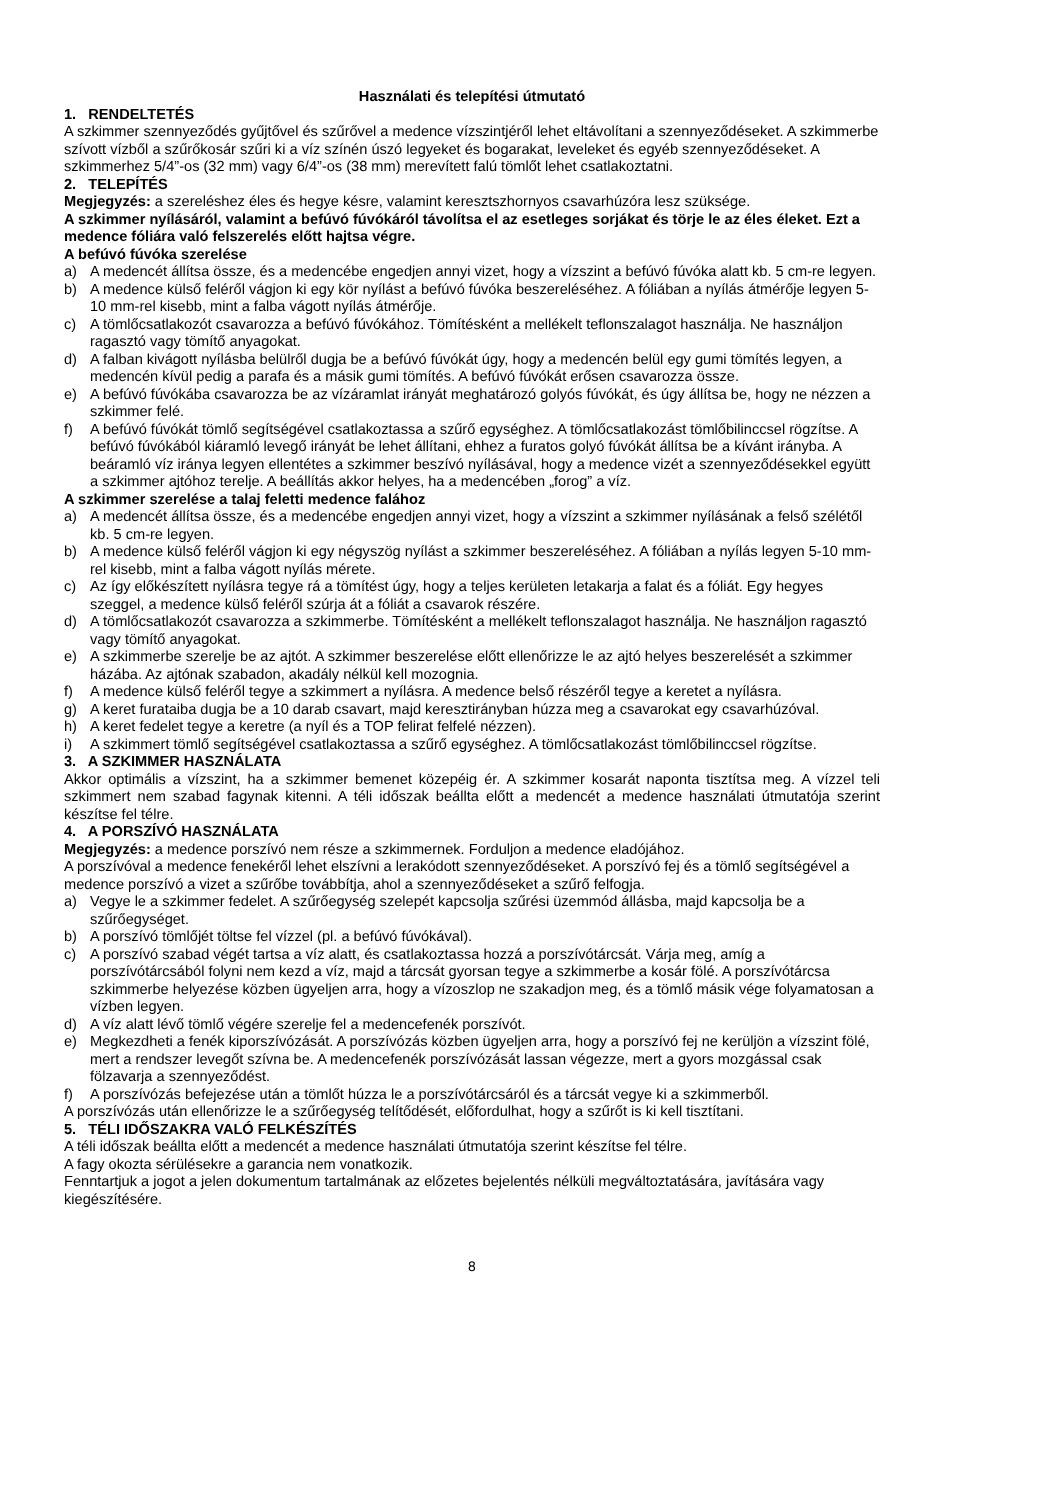Használati és telepítési útmutató
1. RENDELTETÉS
A szkimmer szennyeződés gyűjtővel és szűrővel a medence vízszintjéről lehet eltávolítani a szennyeződéseket. A szkimmerbe szívott vízből a szűrőkosár szűri ki a víz színén úszó legyeket és bogarakat, leveleket és egyéb szennyeződéseket. A szkimmerhez 5/4”-os (32 mm) vagy 6/4”-os (38 mm) merevített falú tömlőt lehet csatlakoztatni.
2. TELEPÍTÉS
Megjegyzés: a szereléshez éles és hegye késre, valamint keresztszhornyos csavarhúzóra lesz szüksége.
A szkimmer nyílásáról, valamint a befúvó fúvókáról távolítsa el az esetleges sorjákat és törje le az éles éleket. Ezt a medence fóliára való felszerelés előtt hajtsa végre.
A befúvó fúvóka szerelése
a) A medencét állítsa össze, és a medencébe engedjen annyi vizet, hogy a vízszint a befúvó fúvóka alatt kb. 5 cm-re legyen.
b) A medence külső feléről vágjon ki egy kör nyílást a befúvó fúvóka beszereléséhez. A fóliában a nyílás átmérője legyen 5-10 mm-rel kisebb, mint a falba vágott nyílás átmérője.
c) A tömlőcsatlakozót csavarozza a befúvó fúvókához. Tömítésként a mellékelt teflonszalagot használja. Ne használjon ragasztó vagy tömítő anyagokat.
d) A falban kivágott nyílásba belülről dugja be a befúvó fúvókát úgy, hogy a medencén belül egy gumi tömítés legyen, a medencén kívül pedig a parafa és a másik gumi tömítés. A befúvó fúvókát erősen csavarozza össze.
e) A befúvó fúvókába csavarozza be az vízáramlat irányát meghatározó golyós fúvókát, és úgy állítsa be, hogy ne nézzen a szkimmer felé.
f) A befúvó fúvókát tömlő segítségével csatlakoztassa a szűrő egységhez. A tömlőcsatlakozást tömlőbilinccsel rögzítse. A befúvó fúvókából kiáramló levegő irányát be lehet állítani, ehhez a furatos golyó fúvókát állítsa be a kívánt irányba. A beáramló víz iránya legyen ellentétes a szkimmer beszívó nyílásával, hogy a medence vizét a szennyeződésekkel együtt a szkimmer ajtóhoz terelje. A beállítás akkor helyes, ha a medencében „forog” a víz.
A szkimmer szerelése a talaj feletti medence falához
a) A medencét állítsa össze, és a medencébe engedjen annyi vizet, hogy a vízszint a szkimmer nyílásának a felső szélétől kb. 5 cm-re legyen.
b) A medence külső feléről vágjon ki egy négyszög nyílást a szkimmer beszereléséhez. A fóliában a nyílás legyen 5-10 mm-rel kisebb, mint a falba vágott nyílás mérete.
c) Az így előkészített nyílásra tegye rá a tömítést úgy, hogy a teljes kerületen letakarja a falat és a fóliát. Egy hegyes szeggel, a medence külső feléről szúrja át a fóliát a csavarok részére.
d) A tömlőcsatlakozót csavarozza a szkimmerbe. Tömítésként a mellékelt teflonszalagot használja. Ne használjon ragasztó vagy tömítő anyagokat.
e) A szkimmerbe szerelje be az ajtót. A szkimmer beszerelése előtt ellenőrizze le az ajtó helyes beszerelését a szkimmer házába. Az ajtónak szabadon, akadály nélkül kell mozognia.
f) A medence külső feléről tegye a szkimmert a nyílásra. A medence belső részéről tegye a keretet a nyílásra.
g) A keret furataiba dugja be a 10 darab csavart, majd keresztirányban húzza meg a csavarokat egy csavarhúzóval.
h) A keret fedelet tegye a keretre (a nyíl és a TOP felirat felfelé nézzen).
i) A szkimmert tömlő segítségével csatlakoztassa a szűrő egységhez. A tömlőcsatlakozást tömlőbilinccsel rögzítse.
3. A SZKIMMER HASZNÁLATA
Akkor optimális a vízszint, ha a szkimmer bemenet közepéig ér. A szkimmer kosarát naponta tisztítsa meg. A vízzel teli szkimmert nem szabad fagynak kitenni. A téli időszak beállta előtt a medencét a medence használati útmutatója szerint készítse fel télre.
4. A PORSZÍVÓ HASZNÁLATA
Megjegyzés: a medence porszívó nem része a szkimmernek. Forduljon a medence eladójához.
A porszívóval a medence fenekéről lehet elszívni a lerakódott szennyeződéseket. A porszívó fej és a tömlő segítségével a medence porszívó a vizet a szűrőbe továbbítja, ahol a szennyeződéseket a szűrő felfogja.
a) Vegye le a szkimmer fedelet. A szűrőegység szelepét kapcsolja szűrési üzemmód állásba, majd kapcsolja be a szűrőegységet.
b) A porszívó tömlőjét töltse fel vízzel (pl. a befúvó fúvókával).
c) A porszívó szabad végét tartsa a víz alatt, és csatlakoztassa hozzá a porszívótárcsát. Várja meg, amíg a porszívótárcsából folyni nem kezd a víz, majd a tárcsát gyorsan tegye a szkimmerbe a kosár fölé. A porszívótárcsa szkimmerbe helyezése közben ügyeljen arra, hogy a vízoszlop ne szakadjon meg, és a tömlő másik vége folyamatosan a vízben legyen.
d) A víz alatt lévő tömlő végére szerelje fel a medencefenék porszívót.
e) Megkezdheti a fenék kiporszívózását. A porszívózás közben ügyeljen arra, hogy a porszívó fej ne kerüljön a vízszint fölé, mert a rendszer levegőt szívna be. A medencefenék porszívózását lassan végezze, mert a gyors mozgással csak fölzavarja a szennyeződést.
f) A porszívózás befejezése után a tömlőt húzza le a porszívótárcsáról és a tárcsát vegye ki a szkimmerből.
A porszívózás után ellenőrizze le a szűrőegység telítődését, előfordulhat, hogy a szűrőt is ki kell tisztítani.
5. TÉLI IDŐSZAKRA VALÓ FELKÉSZÍTÉS
A téli időszak beállta előtt a medencét a medence használati útmutatója szerint készítse fel télre.
A fagy okozta sérülésekre a garancia nem vonatkozik.
Fenntartjuk a jogot a jelen dokumentum tartalmának az előzetes bejelentés nélküli megváltoztatására, javítására vagy kiegészítésére.
8